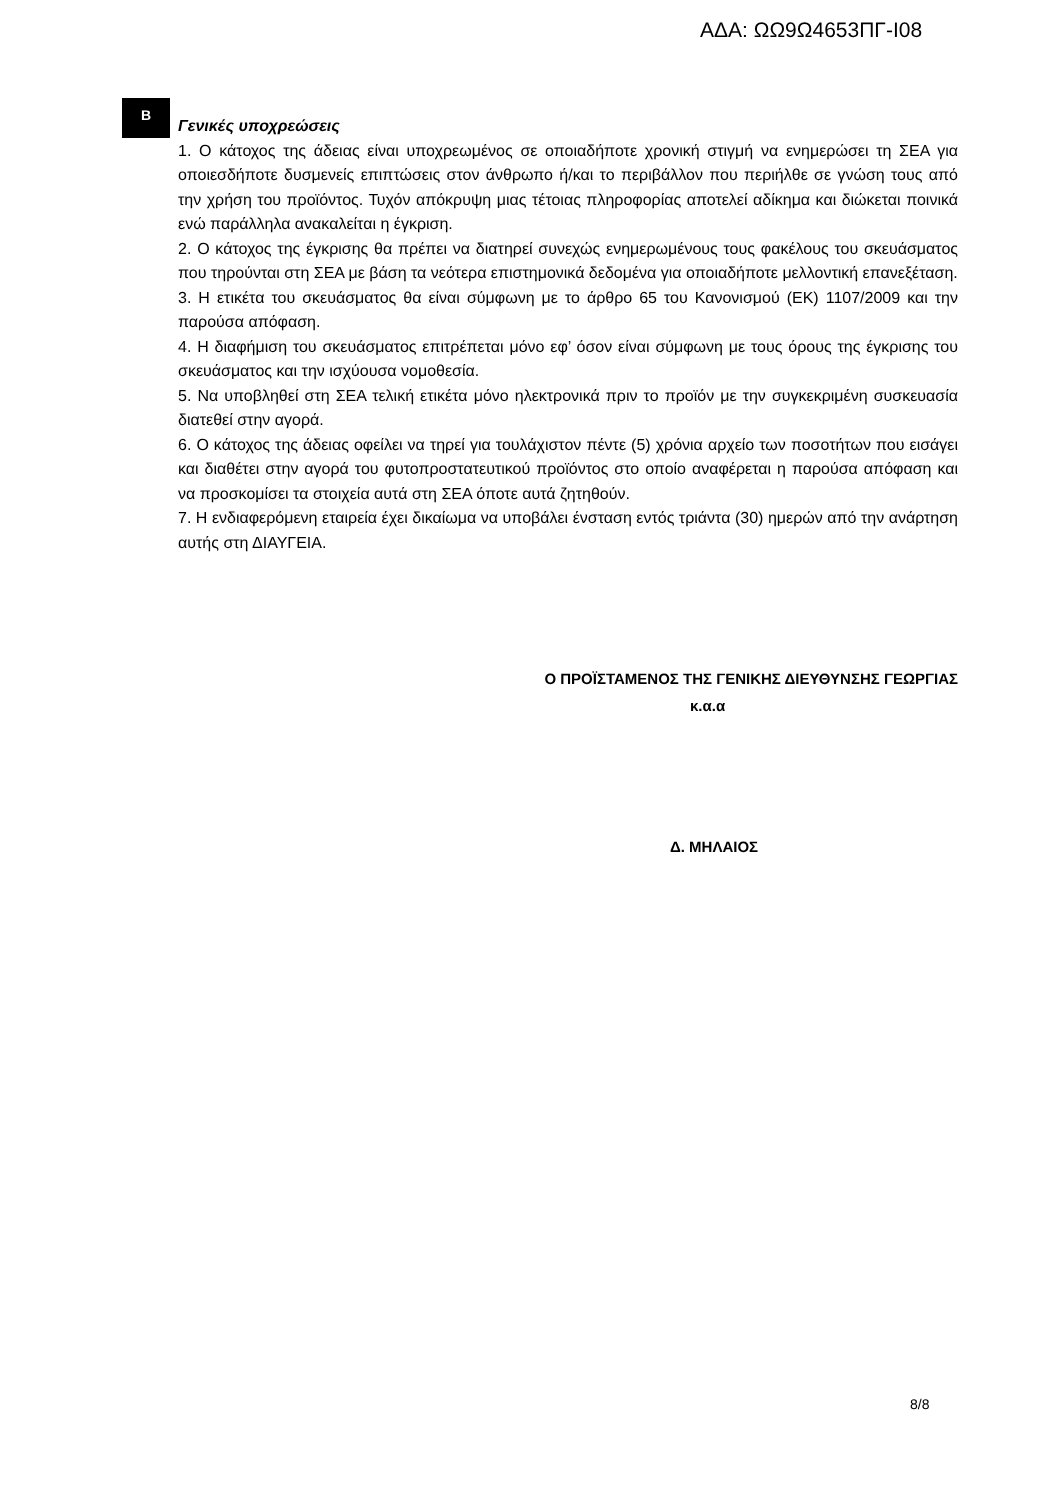ΑΔΑ: ΩΩ9Ω4653ΠΓ-Ι08
Β
Γενικές υποχρεώσεις
1. Ο κάτοχος της άδειας είναι υποχρεωμένος σε οποιαδήποτε χρονική στιγμή να ενημερώσει τη ΣΕΑ για οποιεσδήποτε δυσμενείς επιπτώσεις στον άνθρωπο ή/και το περιβάλλον που περιήλθε σε γνώση τους από την χρήση του προϊόντος. Τυχόν απόκρυψη μιας τέτοιας πληροφορίας αποτελεί αδίκημα και διώκεται ποινικά ενώ παράλληλα ανακαλείται η έγκριση.
2. Ο κάτοχος της έγκρισης θα πρέπει να διατηρεί συνεχώς ενημερωμένους τους φακέλους του σκευάσματος που τηρούνται στη ΣΕΑ με βάση τα νεότερα επιστημονικά δεδομένα για οποιαδήποτε μελλοντική επανεξέταση.
3. Η ετικέτα του σκευάσματος θα είναι σύμφωνη με το άρθρο 65 του Κανονισμού (ΕΚ) 1107/2009 και την παρούσα απόφαση.
4. Η διαφήμιση του σκευάσματος επιτρέπεται μόνο εφ’ όσον είναι σύμφωνη με τους όρους της έγκρισης του σκευάσματος και την ισχύουσα νομοθεσία.
5. Να υποβληθεί στη ΣΕΑ τελική ετικέτα μόνο ηλεκτρονικά πριν το προϊόν με την συγκεκριμένη συσκευασία διατεθεί στην αγορά.
6. Ο κάτοχος της άδειας οφείλει να τηρεί για τουλάχιστον πέντε (5) χρόνια αρχείο των ποσοτήτων που εισάγει και διαθέτει στην αγορά του φυτοπροστατευτικού προϊόντος στο οποίο αναφέρεται η παρούσα απόφαση και να προσκομίσει τα στοιχεία αυτά στη ΣΕΑ όποτε αυτά ζητηθούν.
7. Η ενδιαφερόμενη εταιρεία έχει δικαίωμα να υποβάλει ένσταση εντός τριάντα (30) ημερών από την ανάρτηση αυτής στη ΔΙΑΥΓΕΙΑ.
Ο ΠΡΟΪΣΤΑΜΕΝΟΣ ΤΗΣ ΓΕΝΙΚΗΣ ΔΙΕΥΘΥΝΣΗΣ ΓΕΩΡΓΙΑΣ
κ.α.α
Δ. ΜΗΛΑΙΟΣ
8/8